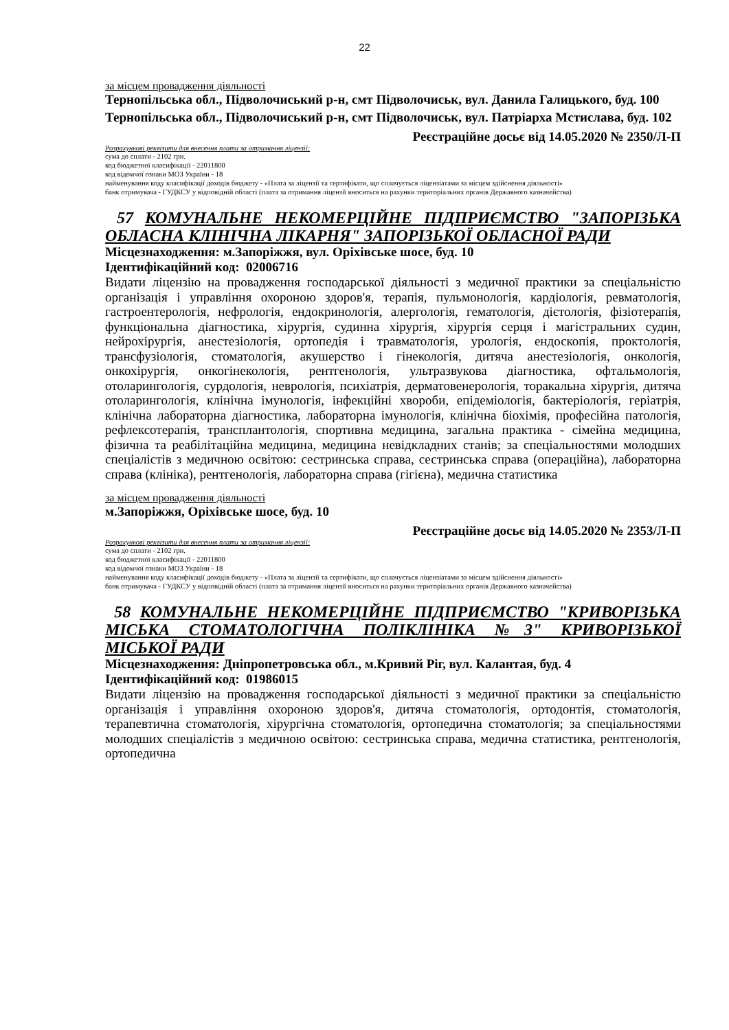22
за місцем провадження діяльності
Тернопільська обл., Підволочиський р-н, смт Підволочиськ, вул. Данила Галицького, буд. 100
Тернопільська обл., Підволочиський р-н, смт Підволочиськ, вул. Патріарха Мстислава, буд. 102
Реєстраційне досьє від 14.05.2020 № 2350/Л-П
Розрахункові реквізити для внесення плати за отримання ліцензії:
сума до сплати - 2102 грн.
код бюджетної класифікації - 22011800
код відомчої ознаки МОЗ України - 18
найменування коду класифікації доходів бюджету - «Плата за ліцензії та сертифікати, що сплачується ліцензіатами за місцем здійснення діяльності»
банк отримувача - ГУДКСУ у відповідній області (плата за отримання ліцензії вноситься на рахунки територіальних органів Державного казначейства)
57 КОМУНАЛЬНЕ НЕКОМЕРЦІЙНЕ ПІДПРИЄМСТВО "ЗАПОРІЗЬКА ОБЛАСНА КЛІНІЧНА ЛІКАРНЯ" ЗАПОРІЗЬКОЇ ОБЛАСНОЇ РАДИ
Місцезнаходження: м.Запоріжжя, вул. Оріхівське шосе, буд. 10
Ідентифікаційний код: 02006716
Видати ліцензію на провадження господарської діяльності з медичної практики за спеціальністю організація і управління охороною здоров'я, терапія, пульмонологія, кардіологія, ревматологія, гастроентерологія, нефрологія, ендокринологія, алергологія, гематологія, дієтологія, фізіотерапія, функціональна діагностика, хірургія, судинна хірургія, хірургія серця і магістральних судин, нейрохірургія, анестезіологія, ортопедія і травматологія, урологія, ендоскопія, проктологія, трансфузіологія, стоматологія, акушерство і гінекологія, дитяча анестезіологія, онкологія, онкохірургія, онкогінекологія, рентгенологія, ультразвукова діагностика, офтальмологія, отоларингологія, сурдологія, неврологія, психіатрія, дерматовенерологія, торакальна хірургія, дитяча отоларингологія, клінічна імунологія, інфекційні хвороби, епідеміологія, бактеріологія, геріатрія, клінічна лабораторна діагностика, лабораторна імунологія, клінічна біохімія, професійна патологія, рефлексотерапія, трансплантологія, спортивна медицина, загальна практика - сімейна медицина, фізична та реабілітаційна медицина, медицина невідкладних станів; за спеціальностями молодших спеціалістів з медичною освітою: сестринська справа, сестринська справа (операційна), лабораторна справа (клініка), рентгенологія, лабораторна справа (гігієна), медична статистика
за місцем провадження діяльності
м.Запоріжжя, Оріхівське шосе, буд. 10
Реєстраційне досьє від 14.05.2020 № 2353/Л-П
Розрахункові реквізити для внесення плати за отримання ліцензії:
сума до сплати - 2102 грн.
код бюджетної класифікації - 22011800
код відомчої ознаки МОЗ України - 18
найменування коду класифікації доходів бюджету - «Плата за ліцензії та сертифікати, що сплачується ліцензіатами за місцем здійснення діяльності»
банк отримувача - ГУДКСУ у відповідній області (плата за отримання ліцензії вноситься на рахунки територіальних органів Державного казначейства)
58 КОМУНАЛЬНЕ НЕКОМЕРЦІЙНЕ ПІДПРИЄМСТВО "КРИВОРІЗЬКА МІСЬКА СТОМАТОЛОГІЧНА ПОЛІКЛІНІКА №3" КРИВОРІЗЬКОЇ МІСЬКОЇ РАДИ
Місцезнаходження: Дніпропетровська обл., м.Кривий Ріг, вул. Калантая, буд. 4
Ідентифікаційний код: 01986015
Видати ліцензію на провадження господарської діяльності з медичної практики за спеціальністю організація і управління охороною здоров'я, дитяча стоматологія, ортодонтія, стоматологія, терапевтична стоматологія, хірургічна стоматологія, ортопедична стоматологія; за спеціальностями молодших спеціалістів з медичною освітою: сестринська справа, медична статистика, рентгенологія, ортопедична